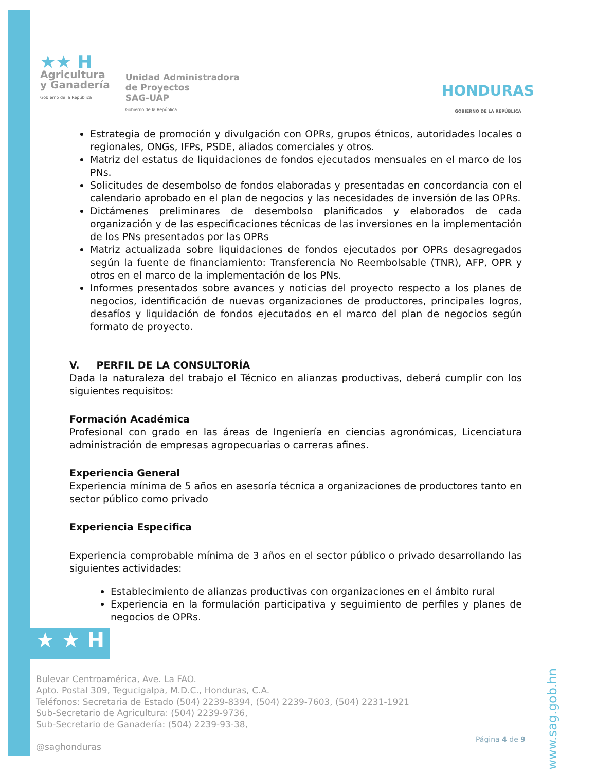★★ H
Agricultura
y Ganadería
Gobierno de la República
Unidad Administradora
de Proyectos
SAG-UAP
Gobierno de la República
HONDURAS
GOBIERNO DE LA REPÚBLICA
Estrategia de promoción y divulgación con OPRs, grupos étnicos, autoridades locales o regionales, ONGs, IFPs, PSDE, aliados comerciales y otros.
Matriz del estatus de liquidaciones de fondos ejecutados mensuales en el marco de los PNs.
Solicitudes de desembolso de fondos elaboradas y presentadas en concordancia con el calendario aprobado en el plan de negocios y las necesidades de inversión de las OPRs.
Dictámenes preliminares de desembolso planificados y elaborados de cada organización y de las especificaciones técnicas de las inversiones en la implementación de los PNs presentados por las OPRs
Matriz actualizada sobre liquidaciones de fondos ejecutados por OPRs desagregados según la fuente de financiamiento: Transferencia No Reembolsable (TNR), AFP, OPR y otros en el marco de la implementación de los PNs.
Informes presentados sobre avances y noticias del proyecto respecto a los planes de negocios, identificación de nuevas organizaciones de productores, principales logros, desafíos y liquidación de fondos ejecutados en el marco del plan de negocios según formato de proyecto.
V. PERFIL DE LA CONSULTORÍA
Dada la naturaleza del trabajo el Técnico en alianzas productivas, deberá cumplir con los siguientes requisitos:
Formación Académica
Profesional con grado en las áreas de Ingeniería en ciencias agronómicas, Licenciatura administración de empresas agropecuarias o carreras afines.
Experiencia General
Experiencia mínima de 5 años en asesoría técnica a organizaciones de productores tanto en sector público como privado
Experiencia Especifica
Experiencia comprobable mínima de 3 años en el sector público o privado desarrollando las siguientes actividades:
Establecimiento de alianzas productivas con organizaciones en el ámbito rural
Experiencia en la formulación participativa y seguimiento de perfiles y planes de negocios de OPRs.
★ ★ H
Bulevar Centroamérica, Ave. La FAO.
Apto. Postal 309, Tegucigalpa, M.D.C., Honduras, C.A.
Teléfonos: Secretaria de Estado (504) 2239-8394, (504) 2239-7603, (504) 2231-1921
Sub-Secretario de Agricultura: (504) 2239-9736,
Sub-Secretario de Ganadería: (504) 2239-93-38,
@saghonduras
www.sag.gob.hn
Página 4 de 9